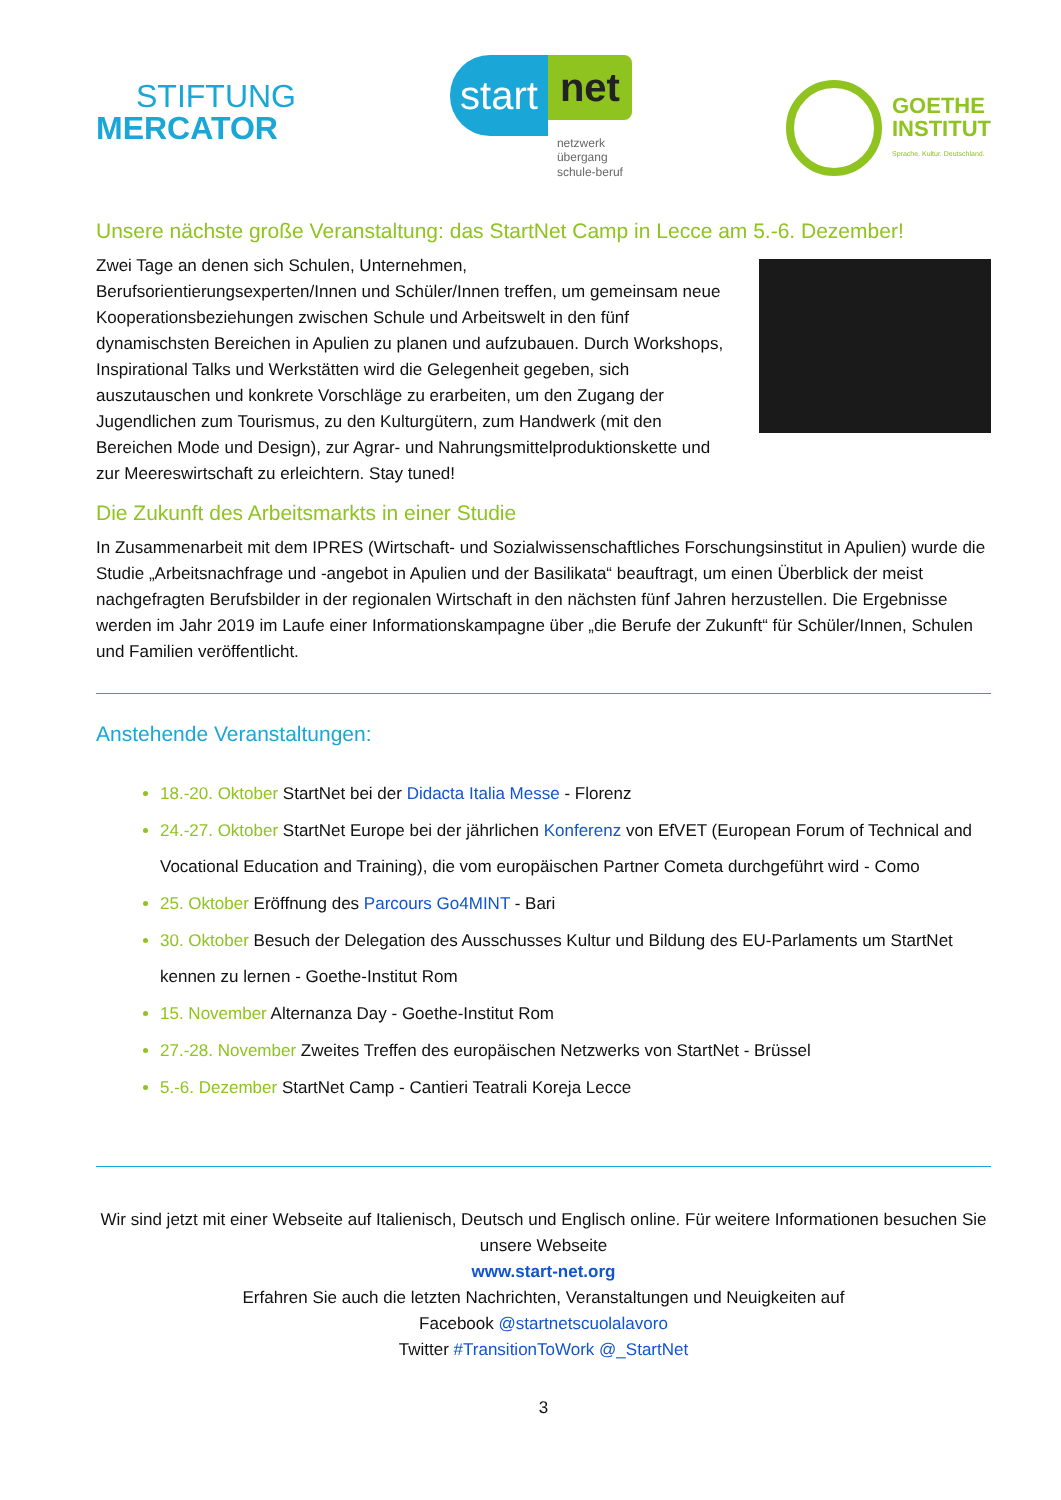STIFTUNG
MERCATOR
start
net
netzwerk übergang schule-beruf
GOETHE
INSTITUT
Sprache. Kultur. Deutschland.
Unsere nächste große Veranstaltung: das StartNet Camp in Lecce am 5.-6. Dezember!
Zwei Tage an denen sich Schulen, Unternehmen, Berufsorientierungsexperten/Innen und Schüler/Innen treffen, um gemeinsam neue Kooperationsbeziehungen zwischen Schule und Arbeitswelt in den fünf dynamischsten Bereichen in Apulien zu planen und aufzubauen. Durch Workshops, Inspirational Talks und Werkstätten wird die Gelegenheit gegeben, sich auszutauschen und konkrete Vorschläge zu erarbeiten, um den Zugang der Jugendlichen zum Tourismus, zu den Kulturgütern, zum Handwerk (mit den Bereichen Mode und Design), zur Agrar- und Nahrungsmittelproduktionskette und zur Meereswirtschaft zu erleichtern. Stay tuned!
Die Zukunft des Arbeitsmarkts in einer Studie
In Zusammenarbeit mit dem IPRES (Wirtschaft- und Sozialwissenschaftliches Forschungsinstitut in Apulien) wurde die Studie „Arbeitsnachfrage und -angebot in Apulien und der Basilikata“ beauftragt, um einen Überblick der meist nachgefragten Berufsbilder in der regionalen Wirtschaft in den nächsten fünf Jahren herzustellen. Die Ergebnisse werden im Jahr 2019 im Laufe einer Informationskampagne über „die Berufe der Zukunft“ für Schüler/Innen, Schulen und Familien veröffentlicht.
Anstehende Veranstaltungen:
18.-20. Oktober StartNet bei der Didacta Italia Messe - Florenz
24.-27. Oktober StartNet Europe bei der jährlichen Konferenz von EfVET (European Forum of Technical and Vocational Education and Training), die vom europäischen Partner Cometa durchgeführt wird - Como
25. Oktober Eröffnung des Parcours Go4MINT - Bari
30. Oktober Besuch der Delegation des Ausschusses Kultur und Bildung des EU-Parlaments um StartNet kennen zu lernen - Goethe-Institut Rom
15. November Alternanza Day - Goethe-Institut Rom
27.-28. November Zweites Treffen des europäischen Netzwerks von StartNet - Brüssel
5.-6. Dezember StartNet Camp - Cantieri Teatrali Koreja Lecce
Wir sind jetzt mit einer Webseite auf Italienisch, Deutsch und Englisch online. Für weitere Informationen besuchen Sie unsere Webseite
www.start-net.org
Erfahren Sie auch die letzten Nachrichten, Veranstaltungen und Neuigkeiten auf
Facebook @startnetscuolalavoro
Twitter #TransitionToWork @_StartNet
3